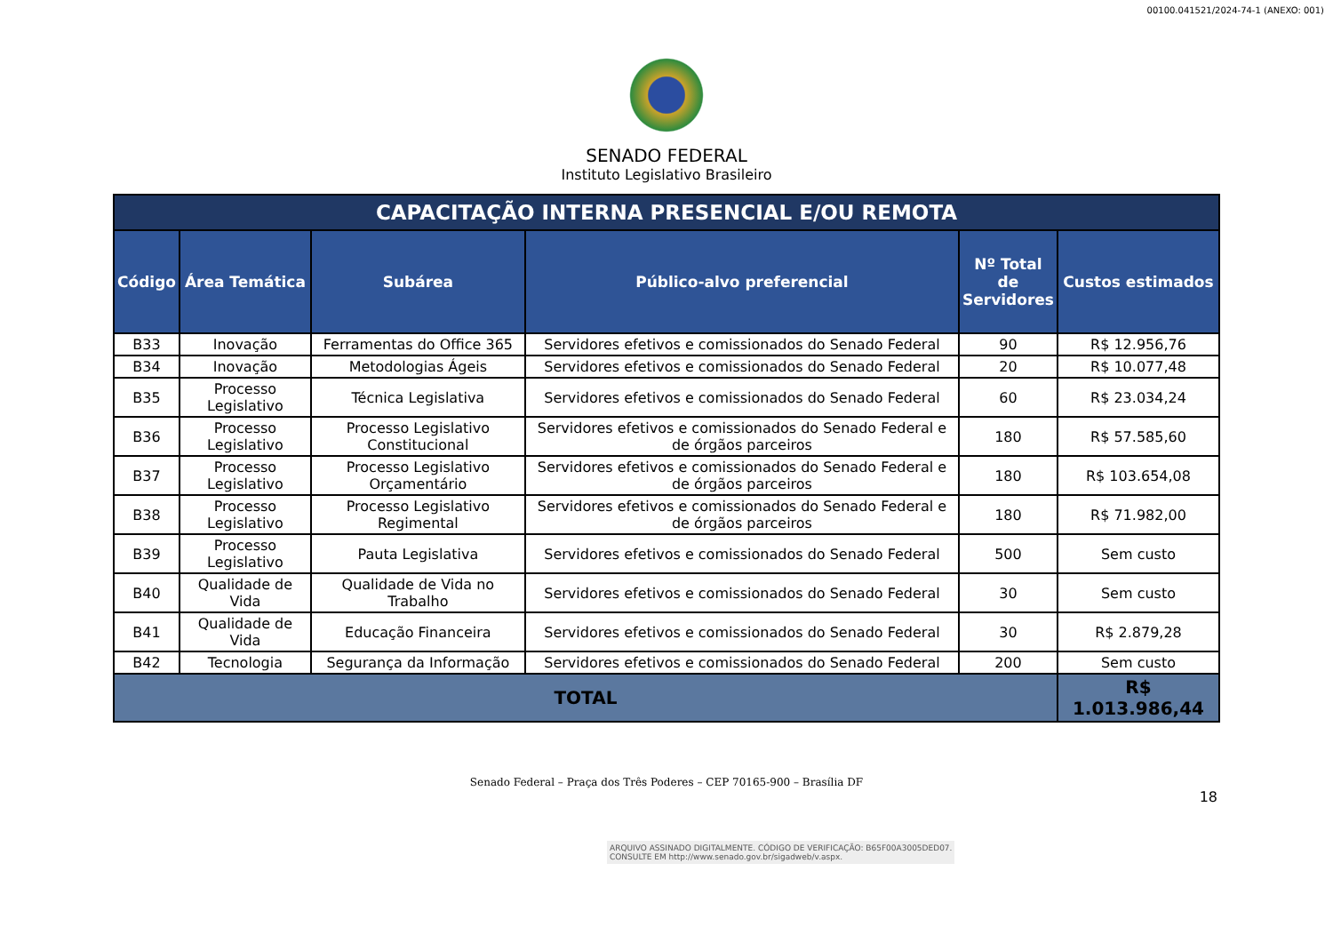00100.041521/2024-74-1 (ANEXO: 001)
SENADO FEDERAL
Instituto Legislativo Brasileiro
| CAPACITAÇÃO INTERNA PRESENCIAL E/OU REMOTA | | | | | |
| Código | Área Temática | Subárea | Público-alvo preferencial | Nº Total de Servidores | Custos estimados |
| B33 | Inovação | Ferramentas do Office 365 | Servidores efetivos e comissionados do Senado Federal | 90 | R$ 12.956,76 |
| B34 | Inovação | Metodologias Ágeis | Servidores efetivos e comissionados do Senado Federal | 20 | R$ 10.077,48 |
| B35 | Processo Legislativo | Técnica Legislativa | Servidores efetivos e comissionados do Senado Federal | 60 | R$ 23.034,24 |
| B36 | Processo Legislativo | Processo Legislativo Constitucional | Servidores efetivos e comissionados do Senado Federal e de órgãos parceiros | 180 | R$ 57.585,60 |
| B37 | Processo Legislativo | Processo Legislativo Orçamentário | Servidores efetivos e comissionados do Senado Federal e de órgãos parceiros | 180 | R$ 103.654,08 |
| B38 | Processo Legislativo | Processo Legislativo Regimental | Servidores efetivos e comissionados do Senado Federal e de órgãos parceiros | 180 | R$ 71.982,00 |
| B39 | Processo Legislativo | Pauta Legislativa | Servidores efetivos e comissionados do Senado Federal | 500 | Sem custo |
| B40 | Qualidade de Vida | Qualidade de Vida no Trabalho | Servidores efetivos e comissionados do Senado Federal | 30 | Sem custo |
| B41 | Qualidade de Vida | Educação Financeira | Servidores efetivos e comissionados do Senado Federal | 30 | R$ 2.879,28 |
| B42 | Tecnologia | Segurança da Informação | Servidores efetivos e comissionados do Senado Federal | 200 | Sem custo |
| TOTAL | | | | | R$ 1.013.986,44 |
Senado Federal – Praça dos Três Poderes – CEP 70165-900 – Brasília DF
18
ARQUIVO ASSINADO DIGITALMENTE. CÓDIGO DE VERIFICAÇÃO: B65F00A3005DED07.
CONSULTE EM http://www.senado.gov.br/sigadweb/v.aspx.